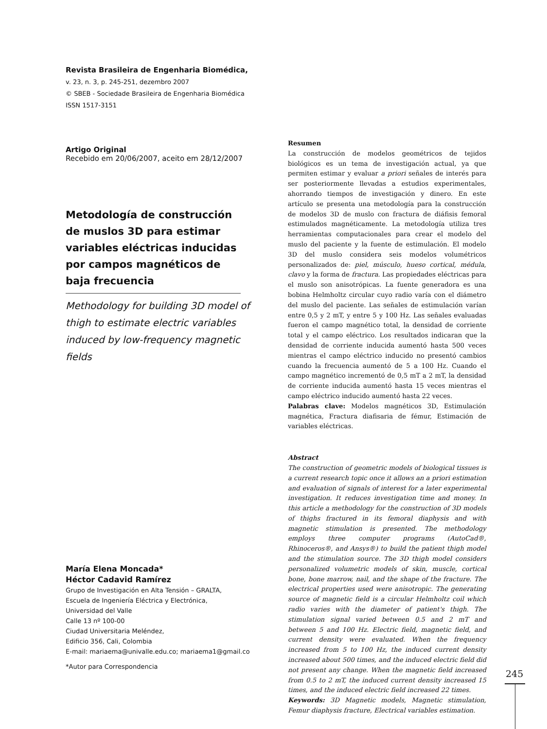Revista Brasileira de Engenharia Biomédica,
v. 23, n. 3, p. 245-251, dezembro 2007
© SBEB - Sociedade Brasileira de Engenharia Biomédica
ISSN 1517-3151
Artigo Original
Recebido em 20/06/2007, aceito em 28/12/2007
Metodología de construcción de muslos 3D para estimar variables eléctricas inducidas por campos magnéticos de baja frecuencia
Methodology for building 3D model of thigh to estimate electric variables induced by low-frequency magnetic fields
Resumen
La construcción de modelos geométricos de tejidos biológicos es un tema de investigación actual, ya que permiten estimar y evaluar a priori señales de interés para ser posteriormente llevadas a estudios experimentales, ahorrando tiempos de investigación y dinero. En este artículo se presenta una metodología para la construcción de modelos 3D de muslo con fractura de diáfisis femoral estimulados magnéticamente. La metodología utiliza tres herramientas computacionales para crear el modelo del muslo del paciente y la fuente de estimulación. El modelo 3D del muslo considera seis modelos volumétricos personalizados de: piel, músculo, hueso cortical, médula, clavo y la forma de fractura. Las propiedades eléctricas para el muslo son anisotrópicas. La fuente generadora es una bobina Helmholtz circular cuyo radio varía con el diámetro del muslo del paciente. Las señales de estimulación varían entre 0,5 y 2 mT, y entre 5 y 100 Hz. Las señales evaluadas fueron el campo magnético total, la densidad de corriente total y el campo eléctrico. Los resultados indicaran que la densidad de corriente inducida aumentó hasta 500 veces mientras el campo eléctrico inducido no presentó cambios cuando la frecuencia aumentó de 5 a 100 Hz. Cuando el campo magnético incrementó de 0,5 mT a 2 mT, la densidad de corriente inducida aumentó hasta 15 veces mientras el campo eléctrico inducido aumentó hasta 22 veces.
Palabras clave: Modelos magnéticos 3D, Estimulación magnética, Fractura diafisaria de fémur, Estimación de variables eléctricas.
Abstract
The construction of geometric models of biological tissues is a current research topic once it allows an a priori estimation and evaluation of signals of interest for a later experimental investigation. It reduces investigation time and money. In this article a methodology for the construction of 3D models of thighs fractured in its femoral diaphysis and with magnetic stimulation is presented. The methodology employs three computer programs (AutoCad®, Rhinoceros®, and Ansys®) to build the patient thigh model and the stimulation source. The 3D thigh model considers personalized volumetric models of skin, muscle, cortical bone, bone marrow, nail, and the shape of the fracture. The electrical properties used were anisotropic. The generating source of magnetic field is a circular Helmholtz coil which radio varies with the diameter of patient's thigh. The stimulation signal varied between 0.5 and 2 mT and between 5 and 100 Hz. Electric field, magnetic field, and current density were evaluated. When the frequency increased from 5 to 100 Hz, the induced current density increased about 500 times, and the induced electric field did not present any change. When the magnetic field increased from 0.5 to 2 mT, the induced current density increased 15 times, and the induced electric field increased 22 times.
Keywords: 3D Magnetic models, Magnetic stimulation, Femur diaphysis fracture, Electrical variables estimation.
María Elena Moncada*
Héctor Cadavid Ramírez
Grupo de Investigación en Alta Tensión – GRALTA,
Escuela de Ingeniería Eléctrica y Electrónica,
Universidad del Valle
Calle 13 nº 100-00
Ciudad Universitaria Meléndez,
Edificio 356, Cali, Colombia
E-mail: mariaema@univalle.edu.co; mariaema1@gmail.co
*Autor para Correspondencia
245